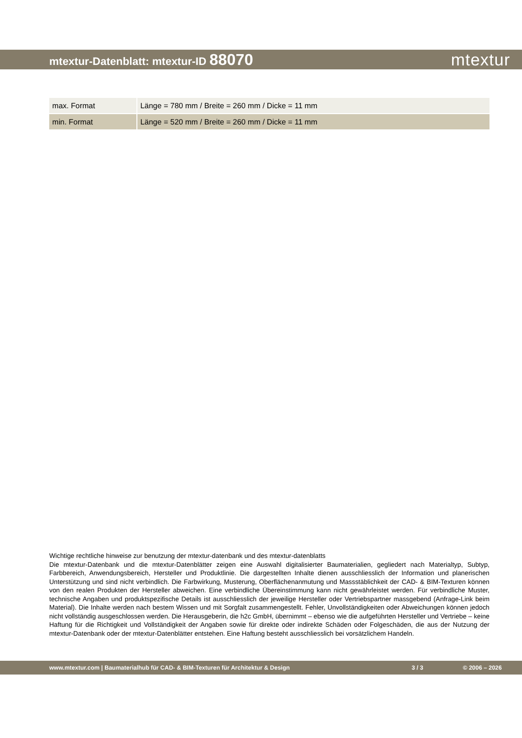mtextur-Datenblatt: mtextur-ID 88070
mtextur
| max. Format | Länge = 780 mm / Breite = 260 mm / Dicke = 11 mm |
| min. Format | Länge = 520 mm / Breite = 260 mm / Dicke = 11 mm |
Wichtige rechtliche hinweise zur benutzung der mtextur-datenbank und des mtextur-datenblatts
Die mtextur-Datenbank und die mtextur-Datenblätter zeigen eine Auswahl digitalisierter Baumaterialien, gegliedert nach Materialtyp, Subtyp, Farbbereich, Anwendungsbereich, Hersteller und Produktlinie. Die dargestellten Inhalte dienen ausschliesslich der Information und planerischen Unterstützung und sind nicht verbindlich. Die Farbwirkung, Musterung, Oberflächenanmutung und Massstäblichkeit der CAD- & BIM-Texturen können von den realen Produkten der Hersteller abweichen. Eine verbindliche Übereinstimmung kann nicht gewährleistet werden. Für verbindliche Muster, technische Angaben und produktspezifische Details ist ausschliesslich der jeweilige Hersteller oder Vertriebspartner massgebend (Anfrage-Link beim Material). Die Inhalte werden nach bestem Wissen und mit Sorgfalt zusammengestellt. Fehler, Unvollständigkeiten oder Abweichungen können jedoch nicht vollständig ausgeschlossen werden. Die Herausgeberin, die h2c GmbH, übernimmt – ebenso wie die aufgeführten Hersteller und Vertriebe – keine Haftung für die Richtigkeit und Vollständigkeit der Angaben sowie für direkte oder indirekte Schäden oder Folgeschäden, die aus der Nutzung der mtextur-Datenbank oder der mtextur-Datenblätter entstehen. Eine Haftung besteht ausschliesslich bei vorsätzlichem Handeln.
www.mtextur.com | Baumaterialhub für CAD- & BIM-Texturen für Architektur & Design 3 / 3 © 2006 – 2026